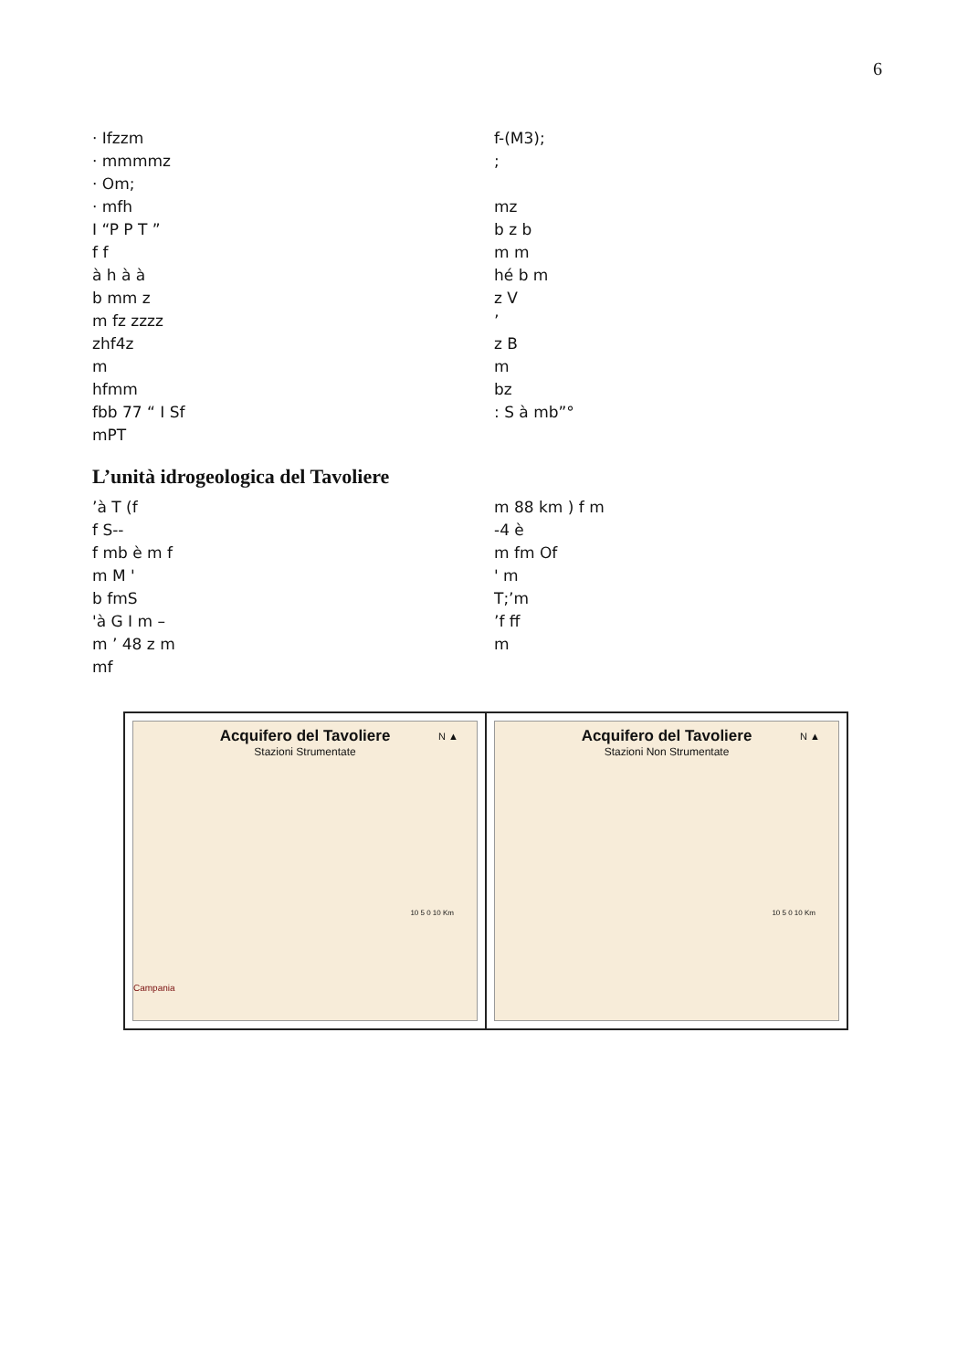6
· Ifzzm f-(M3);
· mmmmz;
· Om;
· mfh mz
I “P P T ” b z b
f f m m
à h à à hé b m
b mm z z V
m fz zzzz’
zhf4z z B
m m
hfmm bz
fbb 77 “ I Sf: S à mb”°
mPT
L’unità idrogeologica del Tavoliere
’à T (f m 88 km ) f m
f S-- -4 è
f mb è m f m fm Of
m M ' ' m
b fmS T;’m
'à G I m –’f ff
m ’ 48 z m m
mf
Acquifero del Tavoliere
Stazioni Strumentate
N ▲
10 5 0 10 Km
Campania
Acquifero del Tavoliere
Stazioni Non Strumentate
N ▲
10 5 0 10 Km